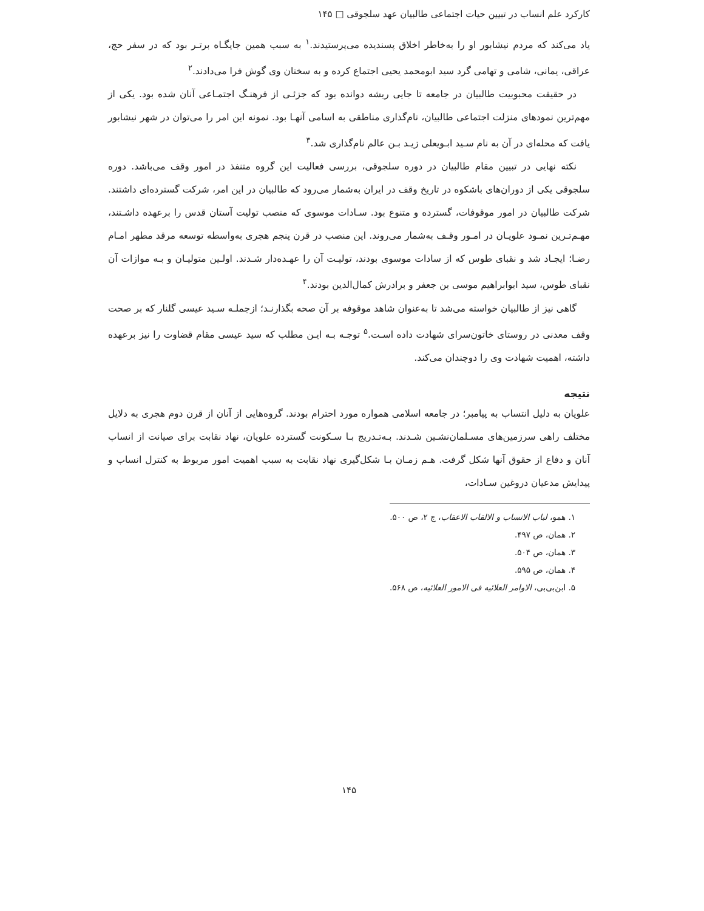کارکرد علم انساب در تبیین حیات اجتماعی طالبیان عهد سلجوقی □ ۱۴۵
یاد می‌کند که مردم نیشابور او را به‌خاطر اخلاق پسندیده می‌پرستیدند.<sup>۱</sup> به سبب همین جایگـاه برتـر بود که در سفر حج، عراقی، یمانی، شامی و تهامی گرد سید ابومحمد یحیی اجتماع کرده و به سخنان وی گوش فرا می‌دادند.<sup>۲</sup>
در حقیقت محبوبیت طالبیان در جامعه تا جایی ریشه دوانده بود که جزئـی از فرهنـگ اجتمـاعی آنان شده بود. یکی از مهم‌ترین نمودهای منزلت اجتماعی طالبیان، نام‌گذاری مناطقی به اسامی آنهـا بود. نمونه این امر را می‌توان در شهر نیشابور یافت که محله‌ای در آن به نام سـید ابـویعلی زیـد بـن عالم نام‌گذاری شد.<sup>۳</sup>
نکته نهایی در تبیین مقام طالبیان در دوره سلجوقی، بررسی فعالیت این گروه متنفذ در امور وقف می‌باشد. دوره سلجوقی یکی از دوران‌های باشکوه در تاریخ وقف در ایران به‌شمار می‌رود که طالبیان در این امر، شرکت گسترده‌ای داشتند. شرکت طالبیان در امور موقوفات، گسترده و متنوع بود. سـادات موسوی که منصب تولیت آستان قدس را برعهده داشـتند، مهـم‌تـرین نمـود علویـان در امـور وقـف به‌شمار می‌روند. این منصب در قرن پنجم هجری به‌واسطه توسعه مرقد مطهر امـام رضـا؛ ایجـاد شد و نقبای طوس که از سادات موسوی بودند، تولیـت آن را عهـده‌دار شـدند. اولـین متولیـان و بـه موازات آن نقبای طوس، سید ابوابراهیم موسی بن جعفر و برادرش کمال‌الدین بودند.<sup>۴</sup>
گاهی نیز از طالبیان خواسته می‌شد تا به‌عنوان شاهد موقوفه بر آن صحه بگذارنـد؛ ازجملـه سـید عیسی گلنار که بر صحت وقف معدنی در روستای خاتون‌سرای شهادت داده اسـت.<sup>۵</sup> توجـه بـه ایـن مطلب که سید عیسی مقام قضاوت را نیز برعهده داشته، اهمیت شهادت وی را دوچندان می‌کند.
نتیجه
علویان به دلیل انتساب به پیامبر؛ در جامعه اسلامی همواره مورد احترام بودند. گروه‌هایی از آنان از قرن دوم هجری به دلایل مختلف راهی سرزمین‌های مسـلمان‌نشـین شـدند. بـه‌تـدریج بـا سـکونت گسترده علویان، نهاد نقابت برای صیانت از انساب آنان و دفاع از حقوق آنها شکل گرفت. هـم زمـان بـا شکل‌گیری نهاد نقابت به سبب اهمیت امور مربوط به کنترل انساب و پیدایش مدعیان دروغین سـادات،
۱. همو، لباب الانساب و الالقاب الاعقاب، ج ۲، ص ۵۰۰.
۲. همان، ص ۴۹۷.
۳. همان، ص ۵۰۴.
۴. همان، ص ۵۹۵.
۵. ابن‌بی‌بی، الاوامر العلائیه فی الامور العلائیه، ص ۵۶۸.
۱۴۵